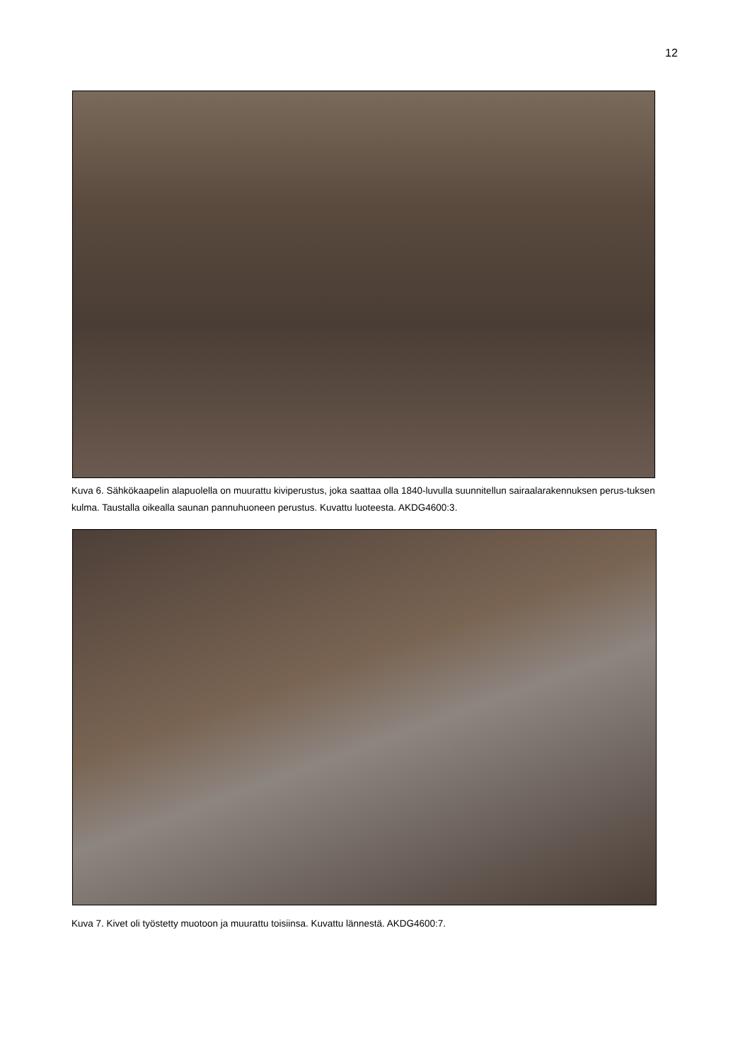12
Kuva 6. Sähkökaapelin alapuolella on muurattu kiviperustus, joka saattaa olla 1840-luvulla suunnitellun sairaalarakennuksen perus-tuksen kulma. Taustalla oikealla saunan pannuhuoneen perustus. Kuvattu luoteesta. AKDG4600:3.
Kuva 7. Kivet oli työstetty muotoon ja muurattu toisiinsa. Kuvattu lännestä. AKDG4600:7.